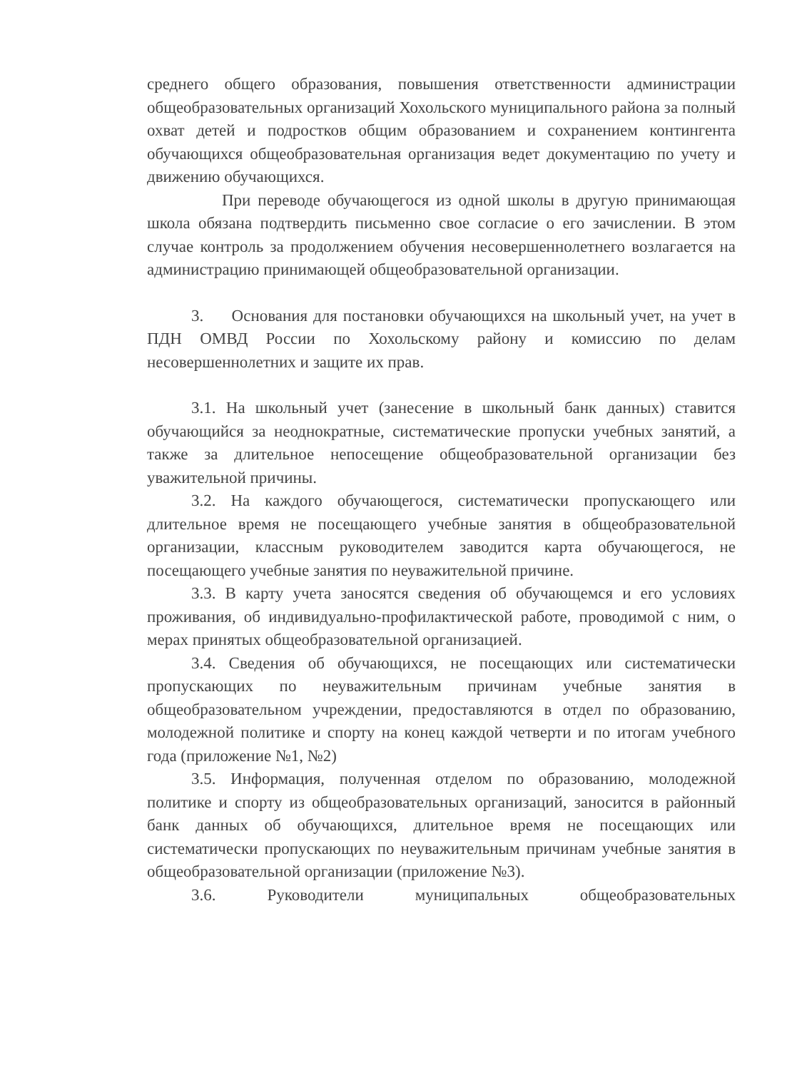среднего общего образования, повышения ответственности администрации общеобразовательных организаций Хохольского муниципального района за полный охват детей и подростков общим образованием и сохранением контингента обучающихся общеобразовательная организация ведет документацию по учету и движению обучающихся.
При переводе обучающегося из одной школы в другую принимающая школа обязана подтвердить письменно свое согласие о его зачислении. В этом случае контроль за продолжением обучения несовершеннолетнего возлагается на администрацию принимающей общеобразовательной организации.
3. Основания для постановки обучающихся на школьный учет, на учет в ПДН ОМВД России по Хохольскому району и комиссию по делам несовершеннолетних и защите их прав.
3.1. На школьный учет (занесение в школьный банк данных) ставится обучающийся за неоднократные, систематические пропуски учебных занятий, а также за длительное непосещение общеобразовательной организации без уважительной причины.
3.2. На каждого обучающегося, систематически пропускающего или длительное время не посещающего учебные занятия в общеобразовательной организации, классным руководителем заводится карта обучающегося, не посещающего учебные занятия по неуважительной причине.
3.3. В карту учета заносятся сведения об обучающемся и его условиях проживания, об индивидуально-профилактической работе, проводимой с ним, о мерах принятых общеобразовательной организацией.
3.4. Сведения об обучающихся, не посещающих или систематически пропускающих по неуважительным причинам учебные занятия в общеобразовательном учреждении, предоставляются в отдел по образованию, молодежной политике и спорту на конец каждой четверти и по итогам учебного года (приложение №1, №2)
3.5. Информация, полученная отделом по образованию, молодежной политике и спорту из общеобразовательных организаций, заносится в районный банк данных об обучающихся, длительное время не посещающих или систематически пропускающих по неуважительным причинам учебные занятия в общеобразовательной организации (приложение №3).
3.6. Руководители муниципальных общеобразовательных